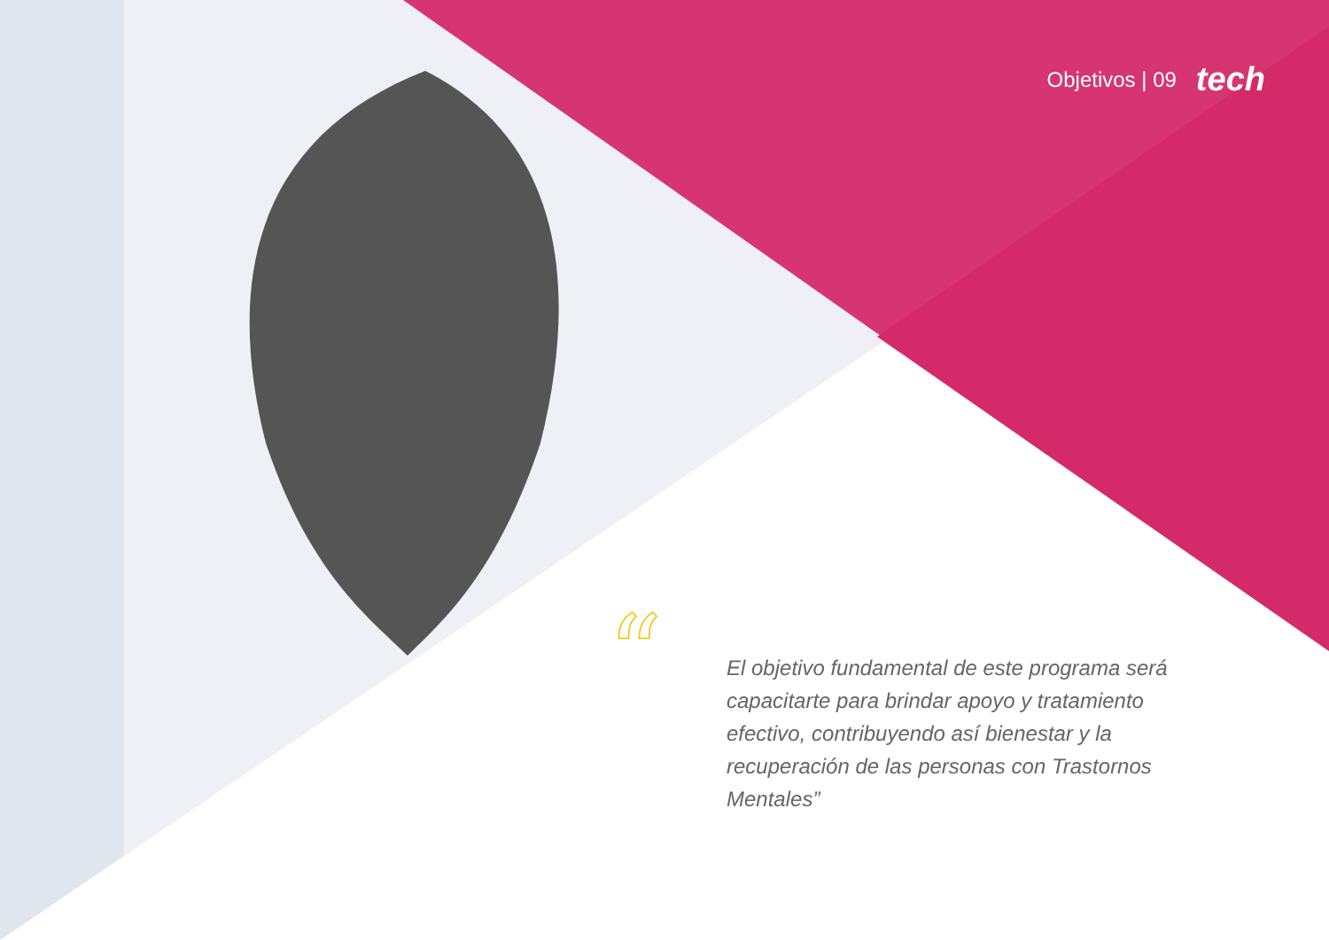“
Objetivos | 09 tech
El objetivo fundamental de este programa será capacitarte para brindar apoyo y tratamiento efectivo, contribuyendo así bienestar y la recuperación de las personas con Trastornos Mentales”